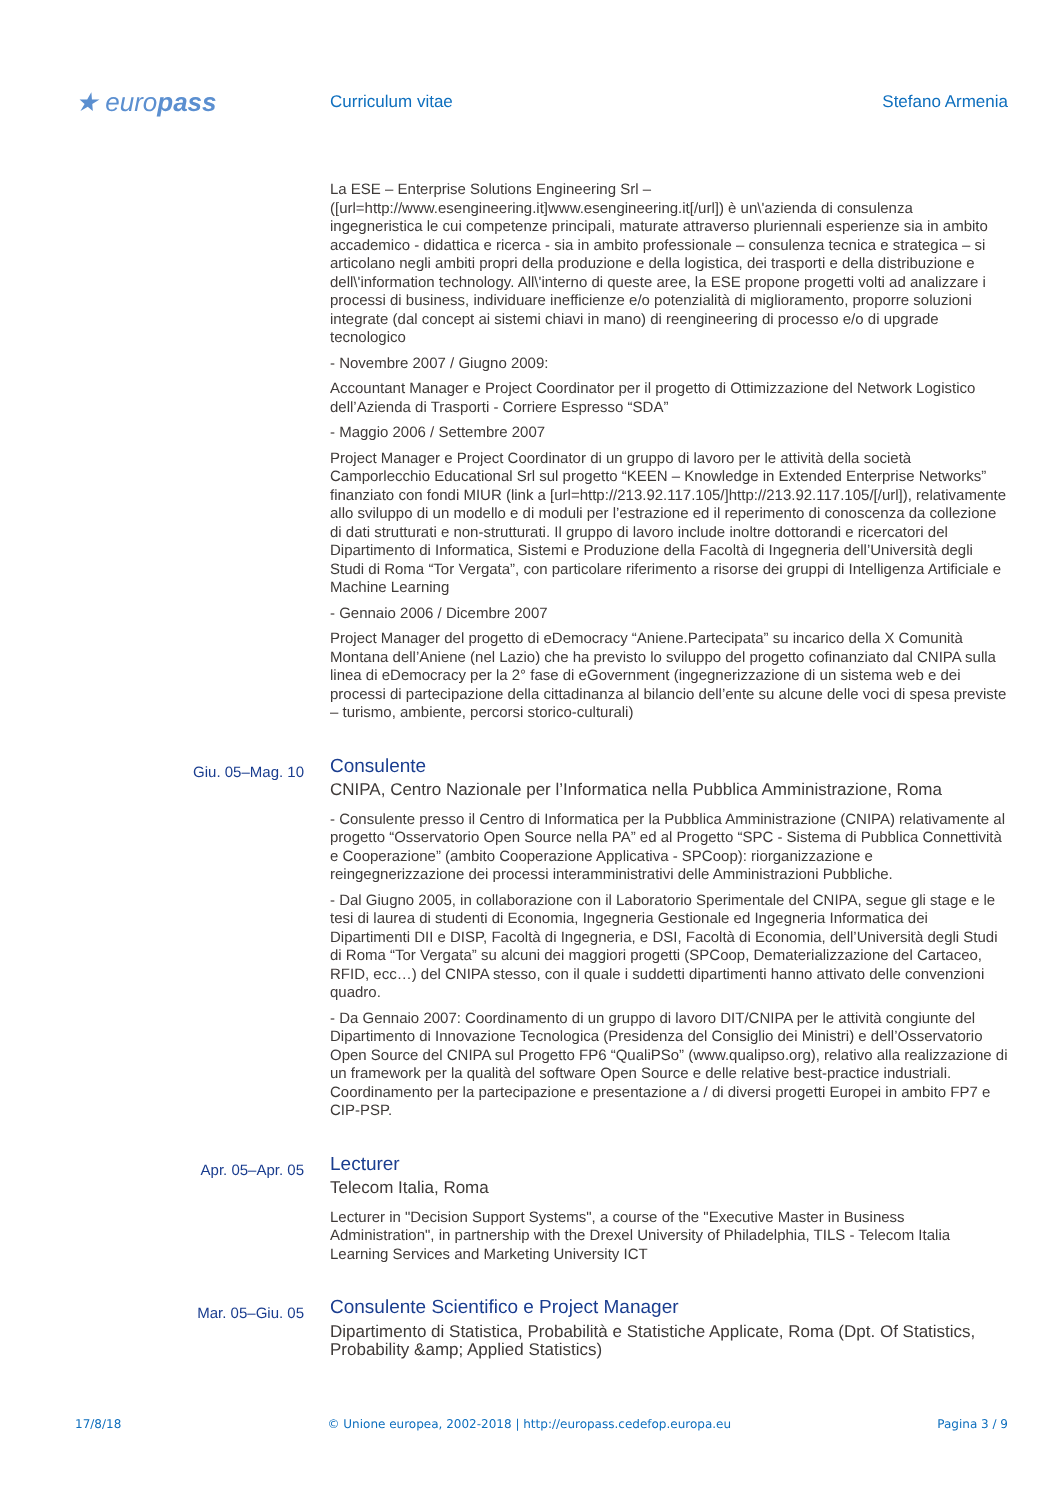★ europass
Curriculum vitae Stefano Armenia
La ESE – Enterprise Solutions Engineering Srl – ([url=http://www.esengineering.it]www.esengineering.it[/url]) è un\'azienda di consulenza ingegneristica le cui competenze principali, maturate attraverso pluriennali esperienze sia in ambito accademico - didattica e ricerca - sia in ambito professionale – consulenza tecnica e strategica – si articolano negli ambiti propri della produzione e della logistica, dei trasporti e della distribuzione e dell\'information technology. All\'interno di queste aree, la ESE propone progetti volti ad analizzare i processi di business, individuare inefficienze e/o potenzialità di miglioramento, proporre soluzioni integrate (dal concept ai sistemi chiavi in mano) di reengineering di processo e/o di upgrade tecnologico
- Novembre 2007 / Giugno 2009:
Accountant Manager e Project Coordinator per il progetto di Ottimizzazione del Network Logistico dell’Azienda di Trasporti - Corriere Espresso “SDA”
- Maggio 2006 / Settembre 2007
Project Manager e Project Coordinator di un gruppo di lavoro per le attività della società Camporlecchio Educational Srl sul progetto “KEEN – Knowledge in Extended Enterprise Networks” finanziato con fondi MIUR (link a [url=http://213.92.117.105/]http://213.92.117.105/[/url]), relativamente allo sviluppo di un modello e di moduli per l’estrazione ed il reperimento di conoscenza da collezione di dati strutturati e non-strutturati. Il gruppo di lavoro include inoltre dottorandi e ricercatori del Dipartimento di Informatica, Sistemi e Produzione della Facoltà di Ingegneria dell’Università degli Studi di Roma “Tor Vergata”, con particolare riferimento a risorse dei gruppi di Intelligenza Artificiale e Machine Learning
- Gennaio 2006 / Dicembre 2007
Project Manager del progetto di eDemocracy “Aniene.Partecipata” su incarico della X Comunità Montana dell’Aniene (nel Lazio) che ha previsto lo sviluppo del progetto cofinanziato dal CNIPA sulla linea di eDemocracy per la 2° fase di eGovernment (ingegnerizzazione di un sistema web e dei processi di partecipazione della cittadinanza al bilancio dell’ente su alcune delle voci di spesa previste – turismo, ambiente, percorsi storico-culturali)
Giu. 05–Mag. 10
Consulente
CNIPA, Centro Nazionale per l’Informatica nella Pubblica Amministrazione, Roma
- Consulente presso il Centro di Informatica per la Pubblica Amministrazione (CNIPA) relativamente al progetto “Osservatorio Open Source nella PA” ed al Progetto “SPC - Sistema di Pubblica Connettività e Cooperazione” (ambito Cooperazione Applicativa - SPCoop): riorganizzazione e reingegnerizzazione dei processi interamministrativi delle Amministrazioni Pubbliche.
- Dal Giugno 2005, in collaborazione con il Laboratorio Sperimentale del CNIPA, segue gli stage e le tesi di laurea di studenti di Economia, Ingegneria Gestionale ed Ingegneria Informatica dei Dipartimenti DII e DISP, Facoltà di Ingegneria, e DSI, Facoltà di Economia, dell’Università degli Studi di Roma “Tor Vergata” su alcuni dei maggiori progetti (SPCoop, Dematerializzazione del Cartaceo, RFID, ecc…) del CNIPA stesso, con il quale i suddetti dipartimenti hanno attivato delle convenzioni quadro.
- Da Gennaio 2007: Coordinamento di un gruppo di lavoro DIT/CNIPA per le attività congiunte del Dipartimento di Innovazione Tecnologica (Presidenza del Consiglio dei Ministri) e dell’Osservatorio Open Source del CNIPA sul Progetto FP6 “QualiPSo” (www.qualipso.org), relativo alla realizzazione di un framework per la qualità del software Open Source e delle relative best-practice industriali. Coordinamento per la partecipazione e presentazione a / di diversi progetti Europei in ambito FP7 e CIP-PSP.
Apr. 05–Apr. 05
Lecturer
Telecom Italia, Roma
Lecturer in "Decision Support Systems", a course of the "Executive Master in Business Administration", in partnership with the Drexel University of Philadelphia, TILS - Telecom Italia Learning Services and Marketing University ICT
Mar. 05–Giu. 05
Consulente Scientifico e Project Manager
Dipartimento di Statistica, Probabilità e Statistiche Applicate, Roma (Dpt. Of Statistics, Probability &amp; Applied Statistics)
17/8/18 © Unione europea, 2002-2018 | http://europass.cedefop.europa.eu Pagina 3 / 9